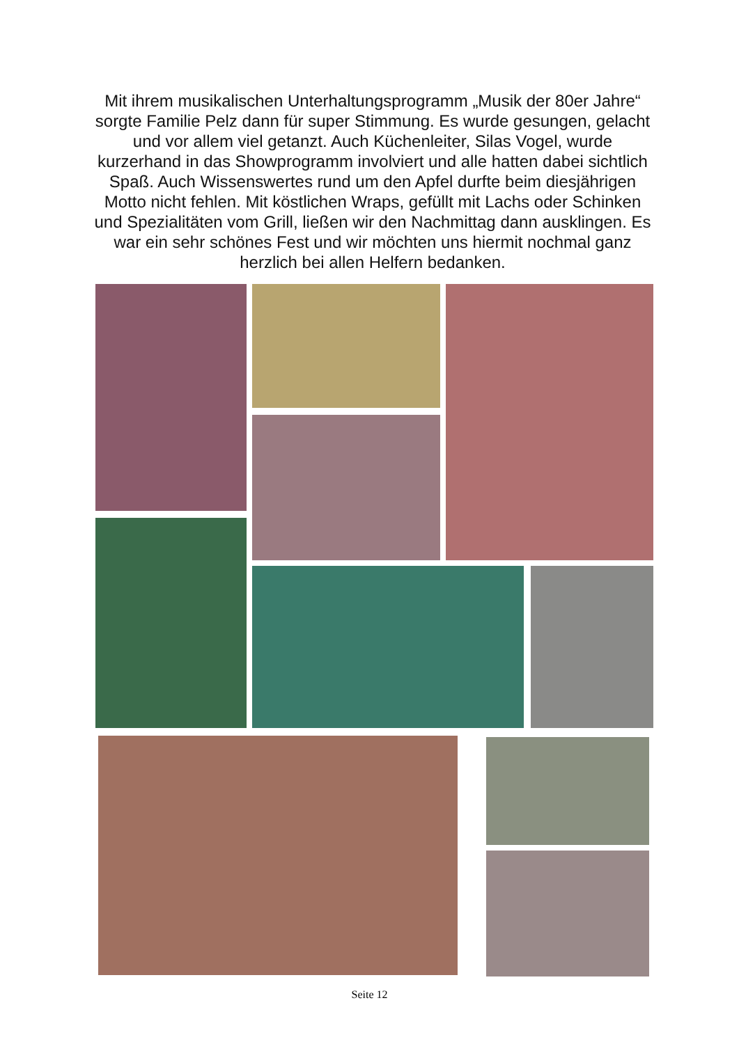Mit ihrem musikalischen Unterhaltungsprogramm „Musik der 80er Jahre“ sorgte Familie Pelz dann für super Stimmung. Es wurde gesungen, gelacht und vor allem viel getanzt. Auch Küchenleiter, Silas Vogel, wurde kurzerhand in das Showprogramm involviert und alle hatten dabei sichtlich Spaß. Auch Wissenswertes rund um den Apfel durfte beim diesjährigen Motto nicht fehlen. Mit köstlichen Wraps, gefüllt mit Lachs oder Schinken und Spezialitäten vom Grill, ließen wir den Nachmittag dann ausklingen. Es war ein sehr schönes Fest und wir möchten uns hiermit nochmal ganz herzlich bei allen Helfern bedanken.
Seite 12